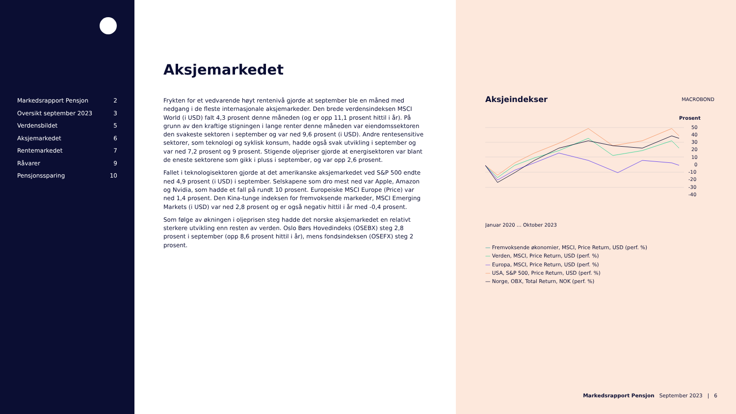Markedsrapport Pensjon 2
Oversikt september 2023 3
Verdensbildet 5
Aksjemarkedet 6
Rentemarkedet 7
Råvarer 9
Pensjonssparing 10
Aksjemarkedet
Frykten for et vedvarende høyt rentenivå gjorde at september ble en måned med nedgang i de fleste internasjonale aksjemarkeder. Den brede verdensindeksen MSCI World (i USD) falt 4,3 prosent denne måneden (og er opp 11,1 prosent hittil i år). På grunn av den kraftige stigningen i lange renter denne måneden var eiendomssektoren den svakeste sektoren i september og var ned 9,6 prosent (i USD). Andre rentesensitive sektorer, som teknologi og syklisk konsum, hadde også svak utvikling i september og var ned 7,2 prosent og 9 prosent. Stigende oljepriser gjorde at energisektoren var blant de eneste sektorene som gikk i pluss i september, og var opp 2,6 prosent.
Fallet i teknologisektoren gjorde at det amerikanske aksjemarkedet ved S&P 500 endte ned 4,9 prosent (i USD) i september. Selskapene som dro mest ned var Apple, Amazon og Nvidia, som hadde et fall på rundt 10 prosent. Europeiske MSCI Europe (Price) var ned 1,4 prosent. Den Kina-tunge indeksen for fremvoksende markeder, MSCI Emerging Markets (i USD) var ned 2,8 prosent og er også negativ hittil i år med -0,4 prosent.
Som følge av økningen i oljeprisen steg hadde det norske aksjemarkedet en relativt sterkere utvikling enn resten av verden. Oslo Børs Hovedindeks (OSEBX) steg 2,8 prosent i september (opp 8,6 prosent hittil i år), mens fondsindeksen (OSEFX) steg 2 prosent.
Aksjeindekser
MACROBOND
Prosent
50
40
30
20
10
0
-10
-20
-30
-40
Januar 2020 … Oktober 2023
— Fremvoksende økonomier, MSCI, Price Return, USD (perf. %)
— Verden, MSCI, Price Return, USD (perf. %)
— Europa, MSCI, Price Return, USD (perf. %)
— USA, S&P 500, Price Return, USD (perf. %)
— Norge, OBX, Total Return, NOK (perf. %)
Markedsrapport Pensjon September 2023 | 6